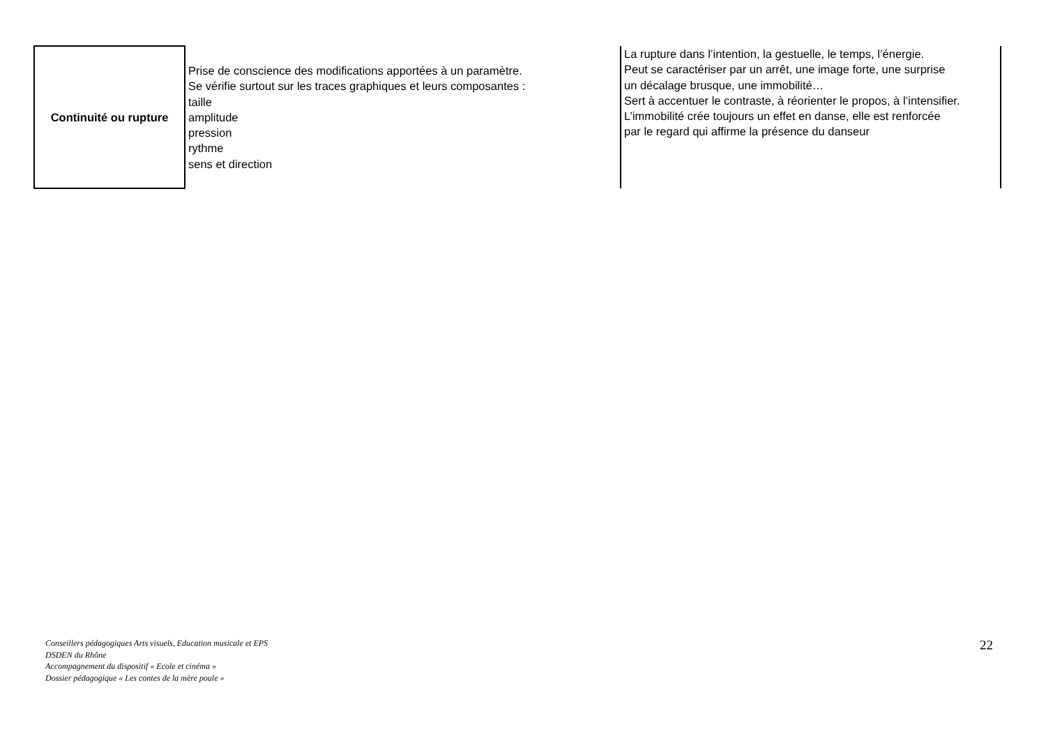| Continuité ou rupture | Prise de conscience des modifications apportées à un paramètre. Se vérifie surtout sur les traces graphiques et leurs composantes : taille amplitude pression rythme sens et direction | La rupture dans l’intention, la gestuelle, le temps, l’énergie. Peut se caractériser par un arrêt, une image forte, une surprise un décalage brusque, une immobilité… Sert à accentuer le contraste, à réorienter le propos, à l’intensifier. L’immobilité crée toujours un effet en danse, elle est renforcée par le regard qui affirme la présence du danseur |
Conseillers pédagogiques Arts visuels, Education musicale et EPS
DSDEN du Rhône
Accompagnement du dispositif « Ecole et cinéma »
Dossier pédagogique « Les contes de la mère poule »
22